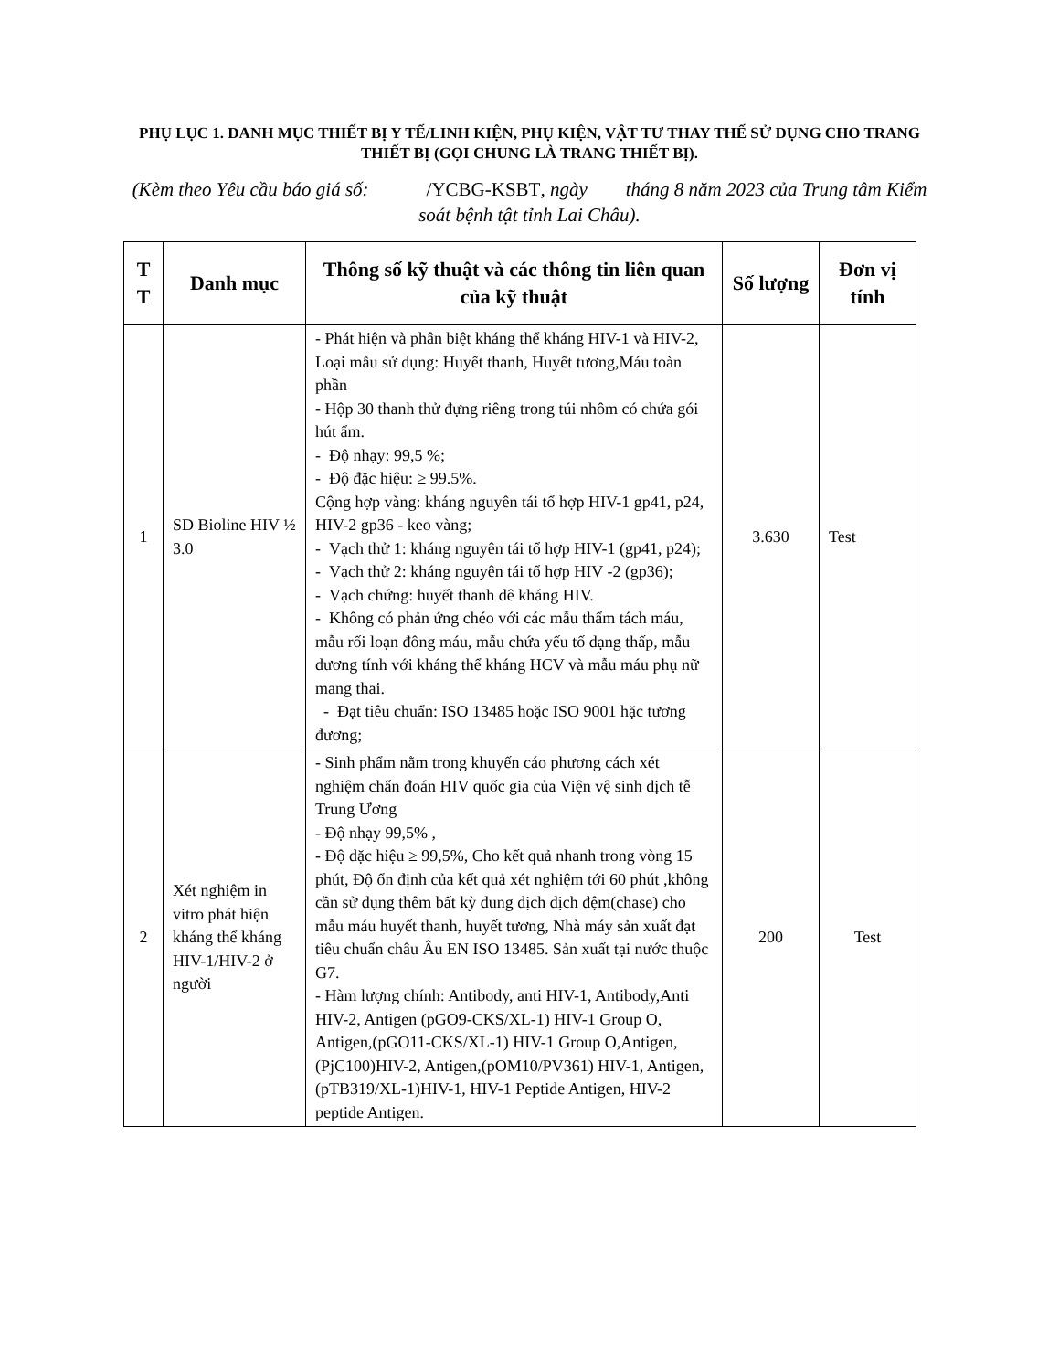PHỤ LỤC 1. DANH MỤC THIẾT BỊ Y TẾ/LINH KIỆN, PHỤ KIỆN, VẬT TƯ THAY THẾ SỬ DỤNG CHO TRANG THIẾT BỊ (GỌI CHUNG LÀ TRANG THIẾT BỊ).
(Kèm theo Yêu cầu báo giá số: /YCBG-KSBT, ngày tháng 8 năm 2023 của Trung tâm Kiểm soát bệnh tật tỉnh Lai Châu).
| T T | Danh mục | Thông số kỹ thuật và các thông tin liên quan của kỹ thuật | Số lượng | Đơn vị tính |
| --- | --- | --- | --- | --- |
| 1 | SD Bioline HIV ½ 3.0 | - Phát hiện và phân biệt kháng thể kháng HIV-1 và HIV-2, Loại mẫu sử dụng: Huyết thanh, Huyết tương,Máu toàn phần - Hộp 30 thanh thử đựng riêng trong túi nhôm có chứa gói hút ẩm. - Độ nhạy: 99,5 %; - Độ đặc hiệu: ≥ 99.5%. Cộng hợp vàng: kháng nguyên tái tổ hợp HIV-1 gp41, p24, HIV-2 gp36 - keo vàng; - Vạch thử 1: kháng nguyên tái tổ hợp HIV-1 (gp41, p24); - Vạch thử 2: kháng nguyên tái tổ hợp HIV -2 (gp36); - Vạch chứng: huyết thanh dê kháng HIV. - Không có phản ứng chéo với các mẫu thẩm tách máu, mẫu rối loạn đông máu, mẫu chứa yếu tố dạng thấp, mẫu dương tính với kháng thể kháng HCV và mẫu máu phụ nữ mang thai. - Đạt tiêu chuẩn: ISO 13485 hoặc ISO 9001 hặc tương đương; | 3.630 | Test |
| 2 | Xét nghiệm in vitro phát hiện kháng thể kháng HIV-1/HIV-2 ở người | - Sinh phẩm nằm trong khuyến cáo phương cách xét nghiệm chẩn đoán HIV quốc gia của Viện vệ sinh dịch tễ Trung Ương - Độ nhạy 99,5% , - Độ dặc hiệu ≥ 99,5%, Cho kết quả nhanh trong vòng 15 phút, Độ ổn định của kết quả xét nghiệm tới 60 phút ,không cần sử dụng thêm bất kỳ dung dịch dịch đệm(chase) cho mẫu máu huyết thanh, huyết tương, Nhà máy sản xuất đạt tiêu chuẩn châu Âu EN ISO 13485. Sản xuất tại nước thuộc G7. - Hàm lượng chính: Antibody, anti HIV-1, Antibody,Anti HIV-2, Antigen (pGO9-CKS/XL-1) HIV-1 Group O, Antigen,(pGO11-CKS/XL-1) HIV-1 Group O,Antigen,(PjC100)HIV-2, Antigen,(pOM10/PV361) HIV-1, Antigen, (pTB319/XL-1)HIV-1, HIV-1 Peptide Antigen, HIV-2 peptide Antigen. | 200 | Test |